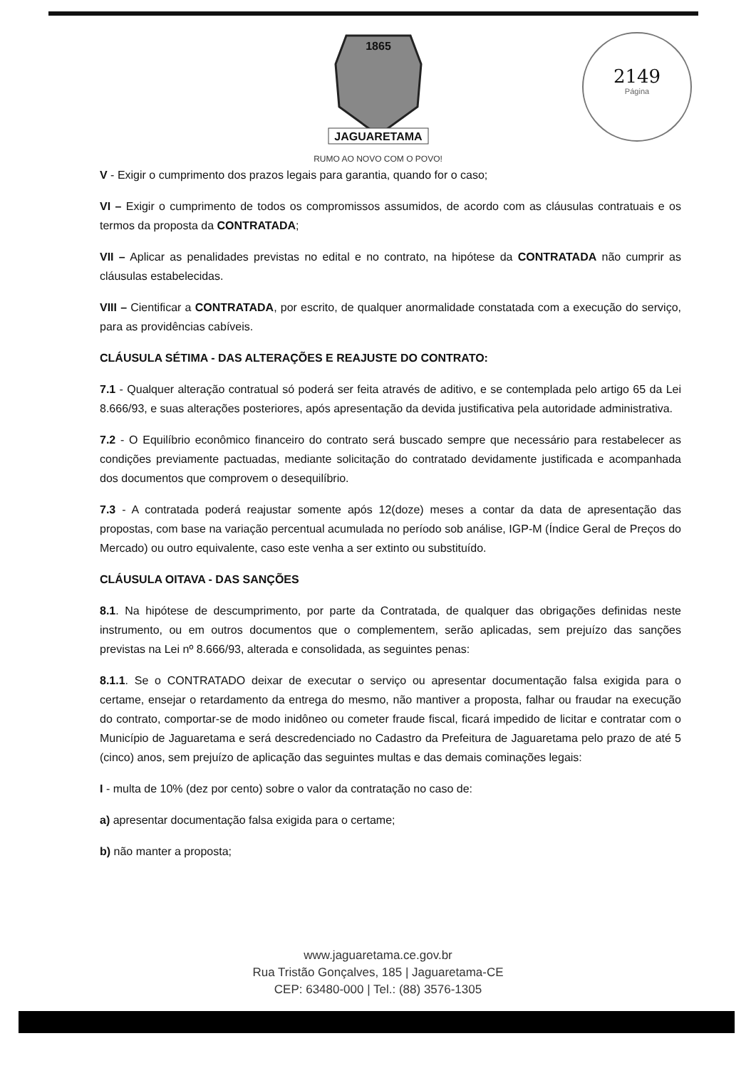1865
JAGUARETAMA
RUMO AO NOVO COM O POVO!
2149
Página
V - Exigir o cumprimento dos prazos legais para garantia, quando for o caso;
VI – Exigir o cumprimento de todos os compromissos assumidos, de acordo com as cláusulas contratuais e os termos da proposta da CONTRATADA;
VII – Aplicar as penalidades previstas no edital e no contrato, na hipótese da CONTRATADA não cumprir as cláusulas estabelecidas.
VIII – Cientificar a CONTRATADA, por escrito, de qualquer anormalidade constatada com a execução do serviço, para as providências cabíveis.
CLÁUSULA SÉTIMA - DAS ALTERAÇÕES E REAJUSTE DO CONTRATO:
7.1 - Qualquer alteração contratual só poderá ser feita através de aditivo, e se contemplada pelo artigo 65 da Lei 8.666/93, e suas alterações posteriores, após apresentação da devida justificativa pela autoridade administrativa.
7.2 - O Equilíbrio econômico financeiro do contrato será buscado sempre que necessário para restabelecer as condições previamente pactuadas, mediante solicitação do contratado devidamente justificada e acompanhada dos documentos que comprovem o desequilíbrio.
7.3 - A contratada poderá reajustar somente após 12(doze) meses a contar da data de apresentação das propostas, com base na variação percentual acumulada no período sob análise, IGP-M (Índice Geral de Preços do Mercado) ou outro equivalente, caso este venha a ser extinto ou substituído.
CLÁUSULA OITAVA - DAS SANÇÕES
8.1. Na hipótese de descumprimento, por parte da Contratada, de qualquer das obrigações definidas neste instrumento, ou em outros documentos que o complementem, serão aplicadas, sem prejuízo das sanções previstas na Lei nº 8.666/93, alterada e consolidada, as seguintes penas:
8.1.1. Se o CONTRATADO deixar de executar o serviço ou apresentar documentação falsa exigida para o certame, ensejar o retardamento da entrega do mesmo, não mantiver a proposta, falhar ou fraudar na execução do contrato, comportar-se de modo inidôneo ou cometer fraude fiscal, ficará impedido de licitar e contratar com o Município de Jaguaretama e será descredenciado no Cadastro da Prefeitura de Jaguaretama pelo prazo de até 5 (cinco) anos, sem prejuízo de aplicação das seguintes multas e das demais cominações legais:
I - multa de 10% (dez por cento) sobre o valor da contratação no caso de:
a) apresentar documentação falsa exigida para o certame;
b) não manter a proposta;
www.jaguaretama.ce.gov.br
Rua Tristão Gonçalves, 185 | Jaguaretama-CE
CEP: 63480-000 | Tel.: (88) 3576-1305